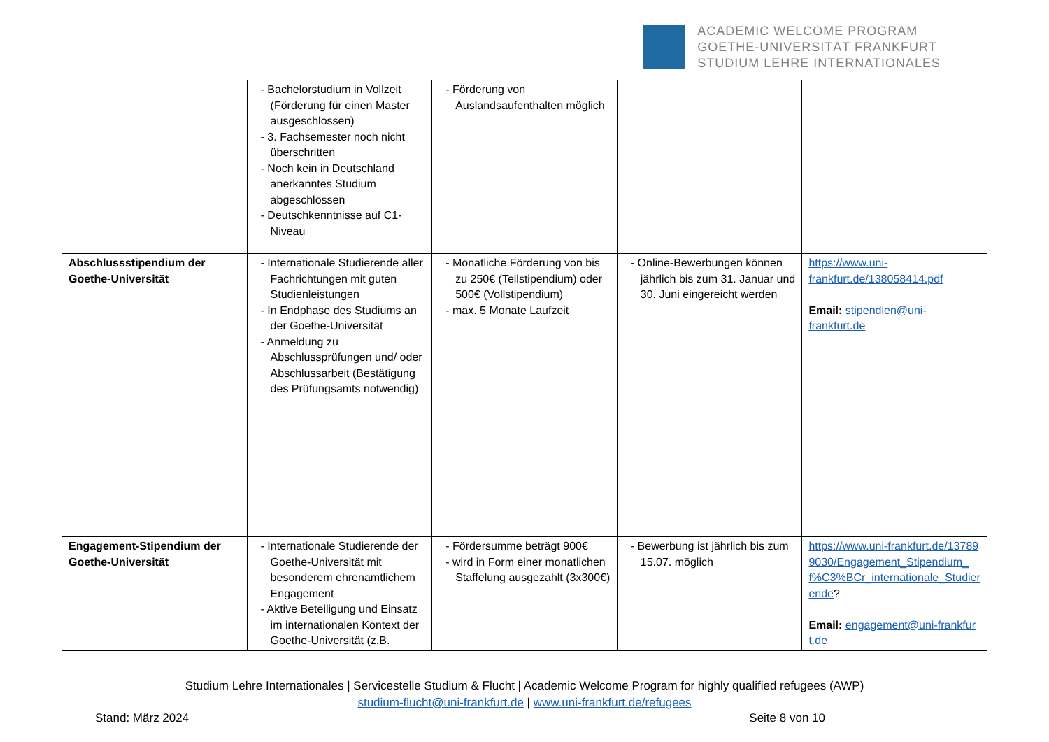ACADEMIC WELCOME PROGRAM
GOETHE-UNIVERSITÄT FRANKFURT
STUDIUM LEHRE INTERNATIONALES
| | - Bachelorstudium in Vollzeit (Förderung für einen Master ausgeschlossen) - 3. Fachsemester noch nicht überschritten - Noch kein in Deutschland anerkanntes Studium abgeschlossen - Deutschkenntnisse auf C1-Niveau | - Förderung von Auslandsaufenthalten möglich | | |
| Abschlussstipendium der Goethe-Universität | - Internationale Studierende aller Fachrichtungen mit guten Studienleistungen - In Endphase des Studiums an der Goethe-Universität - Anmeldung zu Abschlussprüfungen und/ oder Abschlussarbeit (Bestätigung des Prüfungsamts notwendig) | - Monatliche Förderung von bis zu 250€ (Teilstipendium) oder 500€ (Vollstipendium) - max. 5 Monate Laufzeit | - Online-Bewerbungen können jährlich bis zum 31. Januar und 30. Juni eingereicht werden | https://www.uni-frankfurt.de/138058414.pdf Email: stipendien@uni-frankfurt.de |
| Engagement-Stipendium der Goethe-Universität | - Internationale Studierende der Goethe-Universität mit besonderem ehrenamtlichem Engagement - Aktive Beteiligung und Einsatz im internationalen Kontext der Goethe-Universität (z.B. | - Fördersumme beträgt 900€ - wird in Form einer monatlichen Staffelung ausgezahlt (3x300€) | - Bewerbung ist jährlich bis zum 15.07. möglich | https://www.uni-frankfurt.de/137899030/Engagement_Stipendium_f%C3%BCr_internationale_Studierende ? Email: engagement@uni-frankfurt.de |
Studium Lehre Internationales | Servicestelle Studium & Flucht | Academic Welcome Program for highly qualified refugees (AWP)
studium-flucht@uni-frankfurt.de | www.uni-frankfurt.de/refugees
Stand: März 2024 Seite 8 von 10